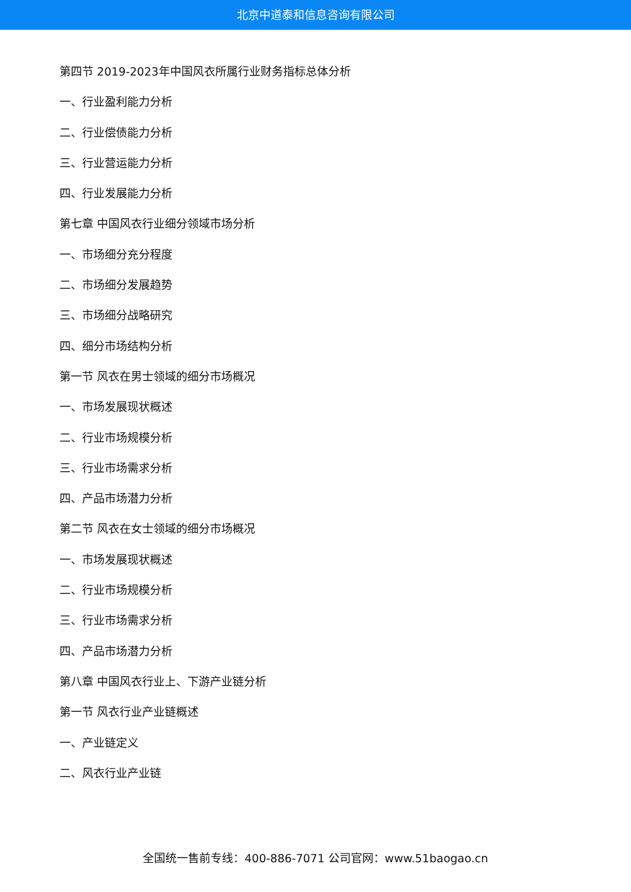北京中道泰和信息咨询有限公司
第四节 2019-2023年中国风衣所属行业财务指标总体分析
一、行业盈利能力分析
二、行业偿债能力分析
三、行业营运能力分析
四、行业发展能力分析
第七章 中国风衣行业细分领域市场分析
一、市场细分充分程度
二、市场细分发展趋势
三、市场细分战略研究
四、细分市场结构分析
第一节 风衣在男士领域的细分市场概况
一、市场发展现状概述
二、行业市场规模分析
三、行业市场需求分析
四、产品市场潜力分析
第二节 风衣在女士领域的细分市场概况
一、市场发展现状概述
二、行业市场规模分析
三、行业市场需求分析
四、产品市场潜力分析
第八章 中国风衣行业上、下游产业链分析
第一节 风衣行业产业链概述
一、产业链定义
二、风衣行业产业链
全国统一售前专线：400-886-7071 公司官网：www.51baogao.cn